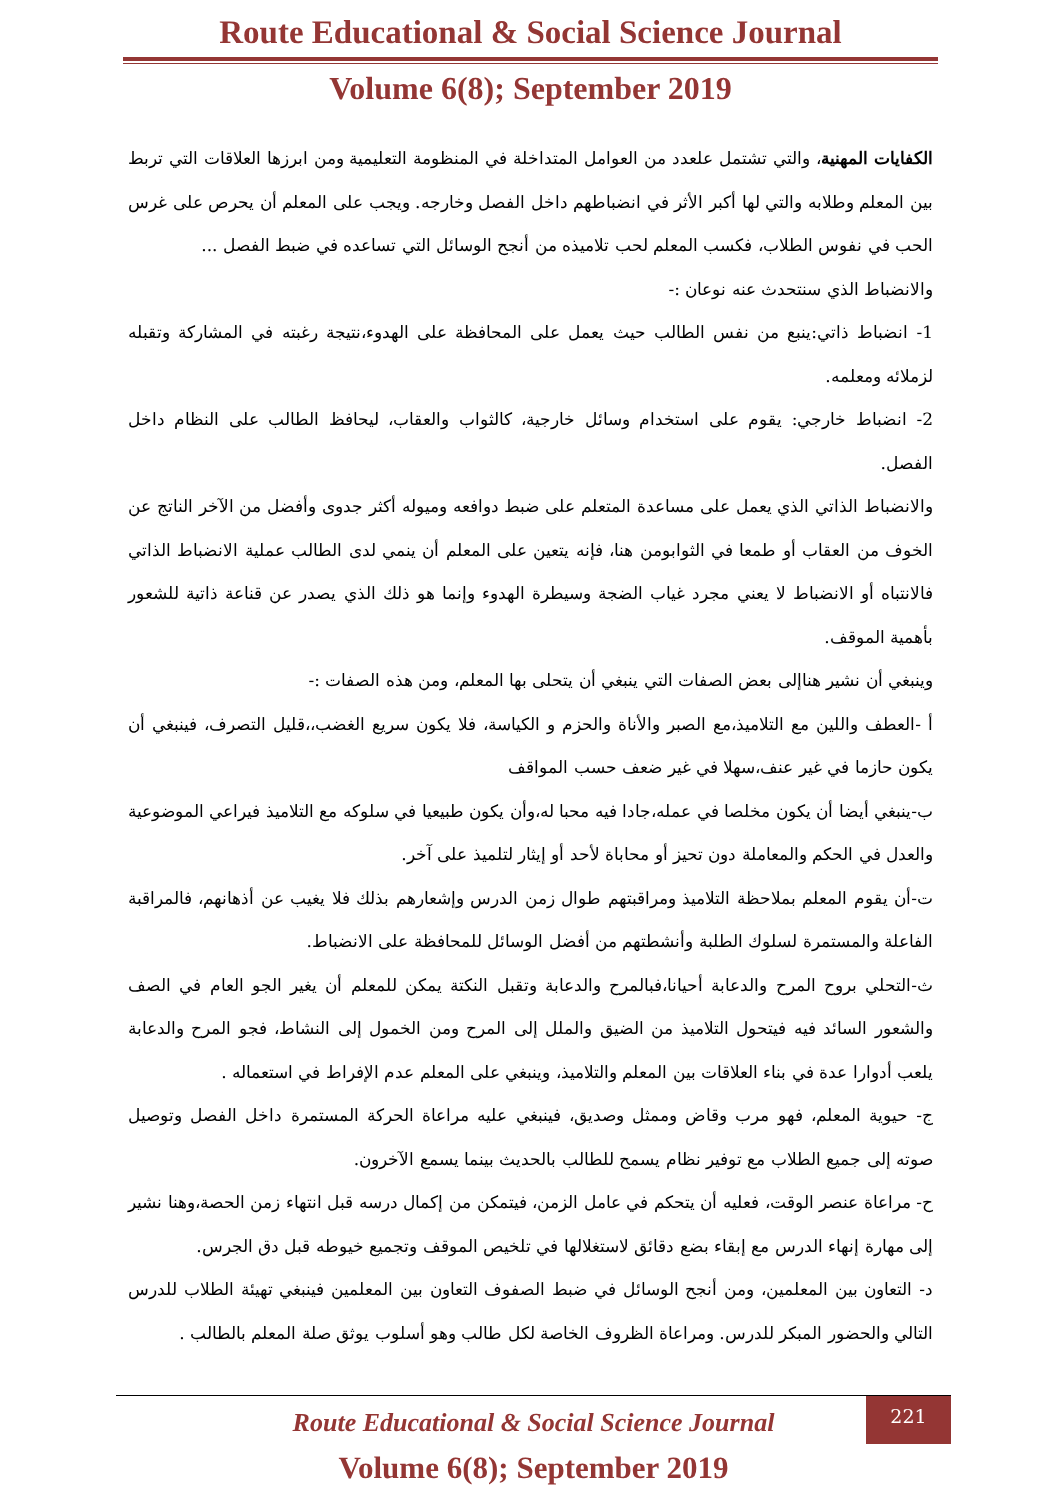Route Educational & Social Science Journal
Volume 6(8); September 2019
الكفايات المهنية، والتي تشتمل علعدد من العوامل المتداخلة في المنظومة التعليمية ومن ابرزها العلاقات التي تربط بين المعلم وطلابه والتي لها أكبر الأثر في انضباطهم داخل الفصل وخارجه. ويجب على المعلم أن يحرص على غرس الحب في نفوس الطلاب، فكسب المعلم لحب تلاميذه من أنجح الوسائل التي تساعده في ضبط الفصل ...
والانضباط الذي سنتحدث عنه نوعان :-
1- انضباط ذاتي:ينبع من نفس الطالب حيث يعمل على المحافظة على الهدوء،نتيجة رغبته في المشاركة وتقبله لزملائه ومعلمه.
2- انضباط خارجي: يقوم على استخدام وسائل خارجية، كالثواب والعقاب، ليحافظ الطالب على النظام داخل الفصل.
والانضباط الذاتي الذي يعمل على مساعدة المتعلم على ضبط دوافعه وميوله أكثر جدوى وأفضل من الآخر الناتج عن الخوف من العقاب أو طمعا في الثوابومن هنا، فإنه يتعين على المعلم أن ينمي لدى الطالب عملية الانضباط الذاتي فالانتباه أو الانضباط لا يعني مجرد غياب الضجة وسيطرة الهدوء وإنما هو ذلك الذي يصدر عن قناعة ذاتية للشعور بأهمية الموقف.
وينبغي أن نشير هناإلى بعض الصفات التي ينبغي أن يتحلى بها المعلم، ومن هذه الصفات :-
أ -العطف واللين مع التلاميذ،مع الصبر والأناة والحزم و الكياسة، فلا يكون سريع الغضب،،قليل التصرف، فينبغي أن يكون حازما في غير عنف،سهلا في غير ضعف حسب المواقف
ب-ينبغي أيضا أن يكون مخلصا في عمله،جادا فيه محبا له،وأن يكون طبيعيا في سلوكه مع التلاميذ فيراعي الموضوعية والعدل في الحكم والمعاملة دون تحيز أو محاباة لأحد أو إيثار لتلميذ على آخر.
ت-أن يقوم المعلم بملاحظة التلاميذ ومراقبتهم طوال زمن الدرس وإشعارهم بذلك فلا يغيب عن أذهانهم، فالمراقبة الفاعلة والمستمرة لسلوك الطلبة وأنشطتهم من أفضل الوسائل للمحافظة على الانضباط.
ث-التحلي بروح المرح والدعابة أحيانا،فبالمرح والدعابة وتقبل النكتة يمكن للمعلم أن يغير الجو العام في الصف والشعور السائد فيه فيتحول التلاميذ من الضيق والملل إلى المرح ومن الخمول إلى النشاط، فجو المرح والدعابة يلعب أدوارا عدة في بناء العلاقات بين المعلم والتلاميذ، وينبغي على المعلم عدم الإفراط في استعماله .
ج- حيوية المعلم، فهو مرب وقاض وممثل وصديق، فينبغي عليه مراعاة الحركة المستمرة داخل الفصل وتوصيل صوته إلى جميع الطلاب مع توفير نظام يسمح للطالب بالحديث بينما يسمع الآخرون.
ح- مراعاة عنصر الوقت، فعليه أن يتحكم في عامل الزمن، فيتمكن من إكمال درسه قبل انتهاء زمن الحصة،وهنا نشير إلى مهارة إنهاء الدرس مع إبقاء بضع دقائق لاستغلالها في تلخيص الموقف وتجميع خيوطه قبل دق الجرس.
د- التعاون بين المعلمين، ومن أنجح الوسائل في ضبط الصفوف التعاون بين المعلمين فينبغي تهيئة الطلاب للدرس التالي والحضور المبكر للدرس. ومراعاة الظروف الخاصة لكل طالب وهو أسلوب يوثق صلة المعلم بالطالب .
221
Route Educational & Social Science Journal
Volume 6(8); September 2019